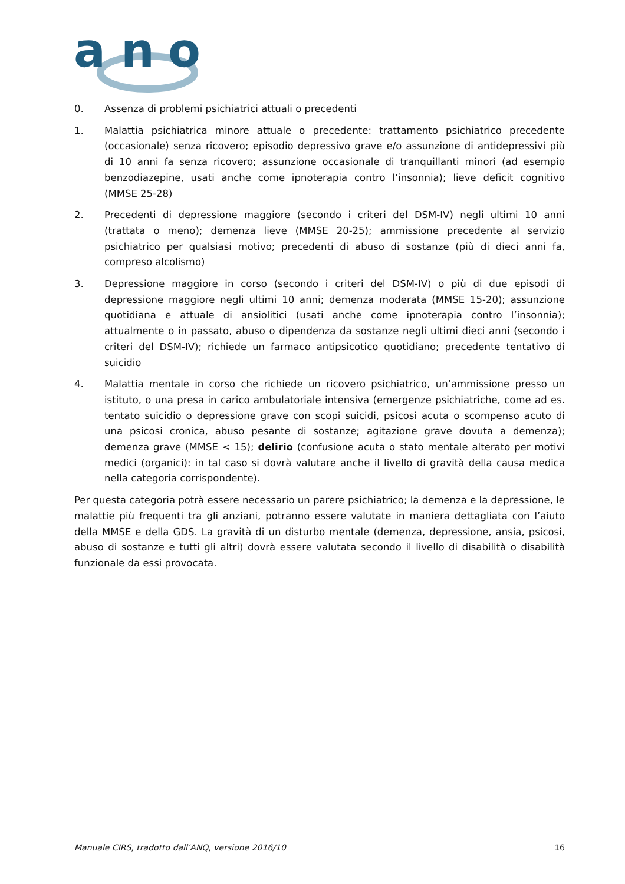a
n
o
0. Assenza di problemi psichiatrici attuali o precedenti
1. Malattia psichiatrica minore attuale o precedente: trattamento psichiatrico precedente (occasionale) senza ricovero; episodio depressivo grave e/o assunzione di antidepressivi più di 10 anni fa senza ricovero; assunzione occasionale di tranquillanti minori (ad esempio benzodiazepine, usati anche come ipnoterapia contro l’insonnia); lieve deficit cognitivo (MMSE 25-28)
2. Precedenti di depressione maggiore (secondo i criteri del DSM-IV) negli ultimi 10 anni (trattata o meno); demenza lieve (MMSE 20-25); ammissione precedente al servizio psichiatrico per qualsiasi motivo; precedenti di abuso di sostanze (più di dieci anni fa, compreso alcolismo)
3. Depressione maggiore in corso (secondo i criteri del DSM-IV) o più di due episodi di depressione maggiore negli ultimi 10 anni; demenza moderata (MMSE 15-20); assunzione quotidiana e attuale di ansiolitici (usati anche come ipnoterapia contro l’insonnia); attualmente o in passato, abuso o dipendenza da sostanze negli ultimi dieci anni (secondo i criteri del DSM-IV); richiede un farmaco antipsicotico quotidiano; precedente tentativo di suicidio
4. Malattia mentale in corso che richiede un ricovero psichiatrico, un’ammissione presso un istituto, o una presa in carico ambulatoriale intensiva (emergenze psichiatriche, come ad es. tentato suicidio o depressione grave con scopi suicidi, psicosi acuta o scompenso acuto di una psicosi cronica, abuso pesante di sostanze; agitazione grave dovuta a demenza); demenza grave (MMSE < 15); delirio (confusione acuta o stato mentale alterato per motivi medici (organici): in tal caso si dovrà valutare anche il livello di gravità della causa medica nella categoria corrispondente).
Per questa categoria potrà essere necessario un parere psichiatrico; la demenza e la depressione, le malattie più frequenti tra gli anziani, potranno essere valutate in maniera dettagliata con l’aiuto della MMSE e della GDS. La gravità di un disturbo mentale (demenza, depressione, ansia, psicosi, abuso di sostanze e tutti gli altri) dovrà essere valutata secondo il livello di disabilità o disabilità funzionale da essi provocata.
Manuale CIRS, tradotto dall’ANQ, versione 2016/10 16